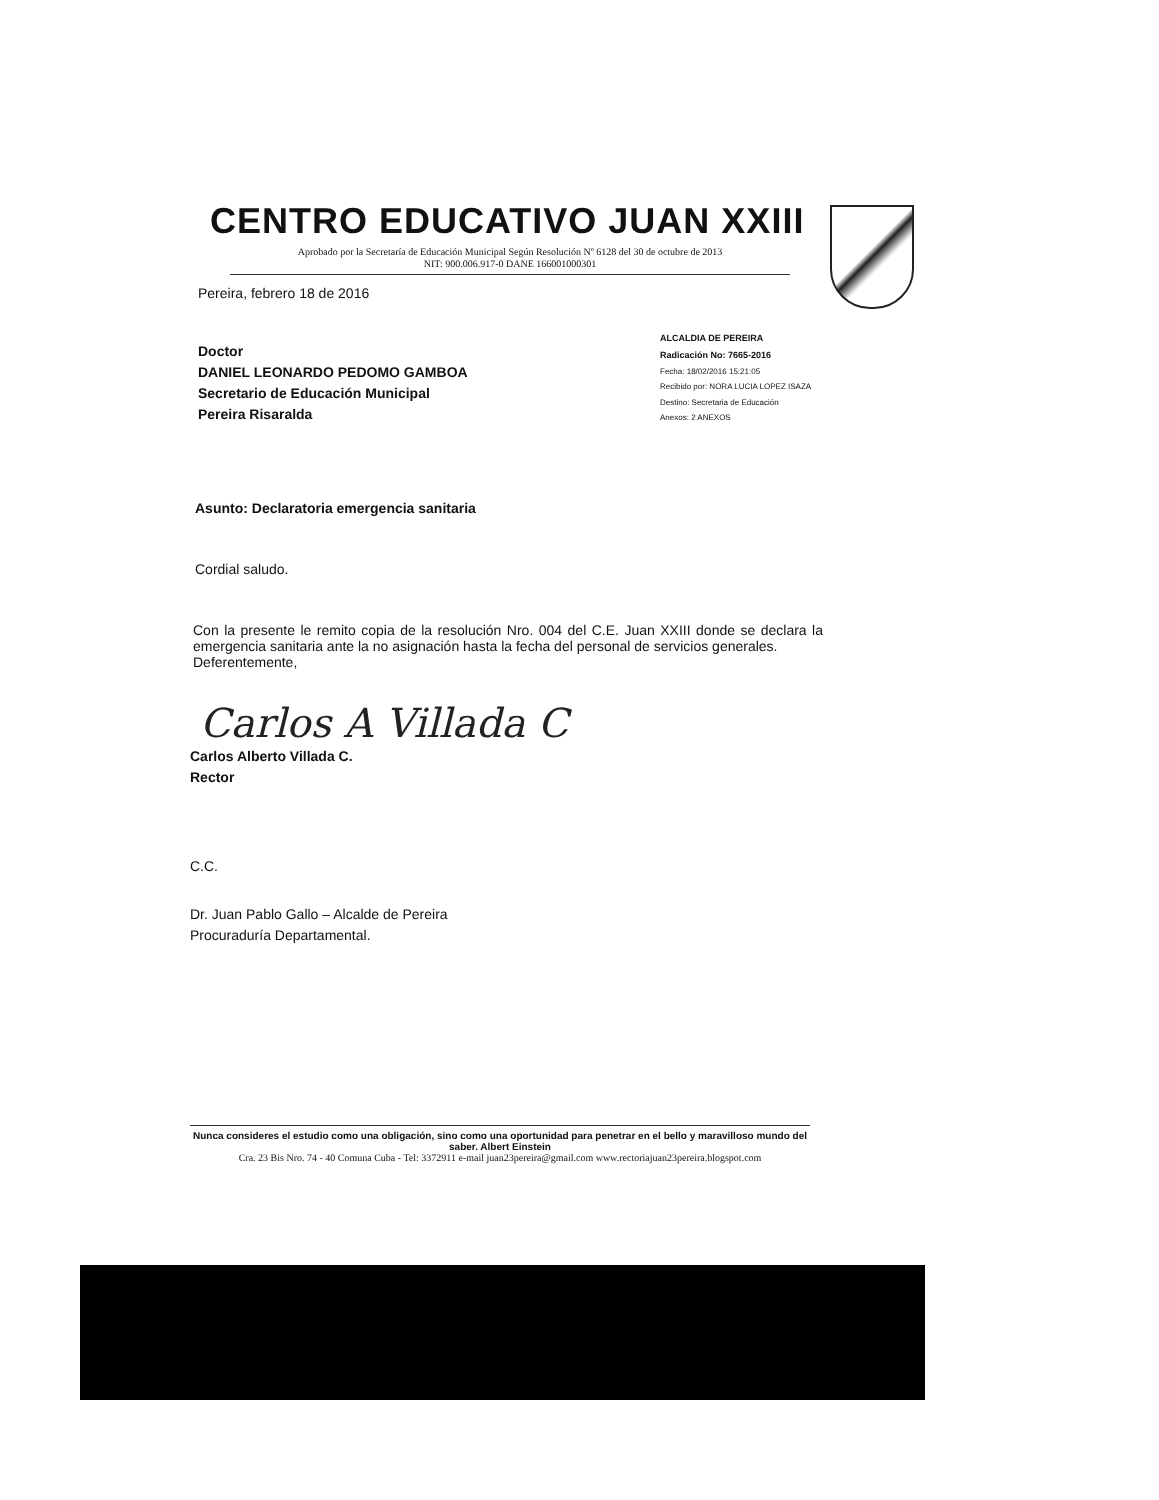CENTRO EDUCATIVO JUAN XXIII
Aprobado por la Secretaría de Educación Municipal Según Resolución Nº 6128 del 30 de octubre de 2013
NIT: 900.006.917-0 DANE 166001000301
Pereira, febrero 18 de 2016
Doctor
DANIEL LEONARDO PEDOMO GAMBOA
Secretario de Educación Municipal
Pereira Risaralda
Asunto: Declaratoria emergencia sanitaria
Cordial saludo.
Con la presente le remito copia de la resolución Nro. 004 del C.E. Juan XXIII donde se declara la emergencia sanitaria ante la no asignación hasta la fecha del personal de servicios generales.
Deferentemente,
Carlos A Villada C
Carlos Alberto Villada C.
Rector
C.C.
Dr. Juan Pablo Gallo – Alcalde de Pereira
Procuraduría Departamental.
ALCALDIA DE PEREIRA
Radicación No: 7665-2016
Fecha: 18/02/2016 15:21:05
Recibido por: NORA LUCIA LOPEZ ISAZA
Destino: Secretaria de Educación
Anexos: 2 ANEXOS
Nunca consideres el estudio como una obligación, sino como una oportunidad para penetrar en el bello y maravilloso mundo del saber. Albert Einstein
Cra. 23 Bis Nro. 74 - 40 Comuna Cuba - Tel: 3372911 e-mail juan23pereira@gmail.com www.rectoriajuan23pereira.blogspot.com